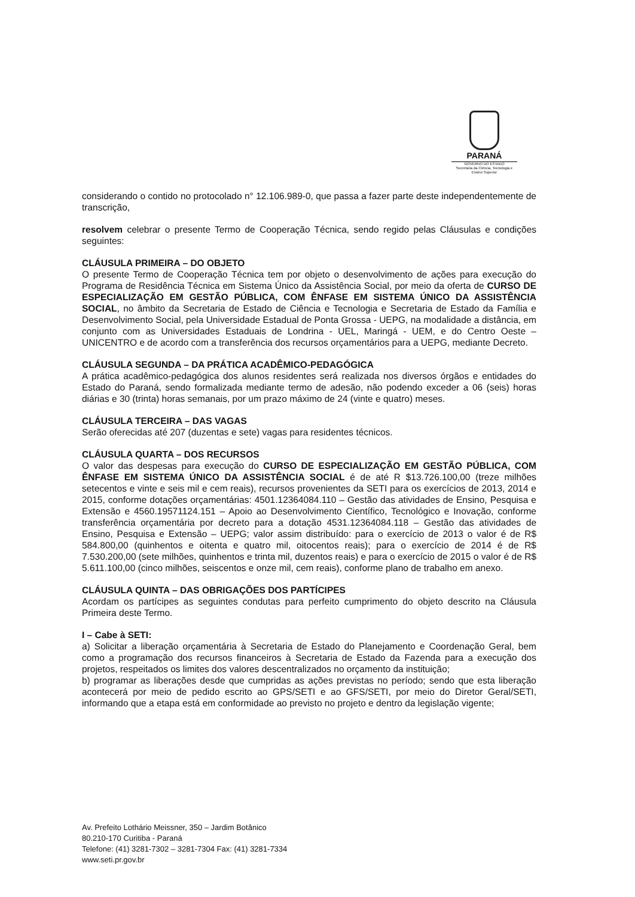PARANÁ
GOVERNO DO ESTADO
Secretaria da Ciência, Tecnologia e Ensino Superior
considerando o contido no protocolado n° 12.106.989-0, que passa a fazer parte deste independentemente de transcrição,
resolvem celebrar o presente Termo de Cooperação Técnica, sendo regido pelas Cláusulas e condições seguintes:
CLÁUSULA PRIMEIRA – DO OBJETO
O presente Termo de Cooperação Técnica tem por objeto o desenvolvimento de ações para execução do Programa de Residência Técnica em Sistema Único da Assistência Social, por meio da oferta de CURSO DE ESPECIALIZAÇÃO EM GESTÃO PÚBLICA, COM ÊNFASE EM SISTEMA ÚNICO DA ASSISTÊNCIA SOCIAL, no âmbito da Secretaria de Estado de Ciência e Tecnologia e Secretaria de Estado da Família e Desenvolvimento Social, pela Universidade Estadual de Ponta Grossa - UEPG, na modalidade a distância, em conjunto com as Universidades Estaduais de Londrina - UEL, Maringá - UEM, e do Centro Oeste – UNICENTRO e de acordo com a transferência dos recursos orçamentários para a UEPG, mediante Decreto.
CLÁUSULA SEGUNDA – DA PRÁTICA ACADÊMICO-PEDAGÓGICA
A prática acadêmico-pedagógica dos alunos residentes será realizada nos diversos órgãos e entidades do Estado do Paraná, sendo formalizada mediante termo de adesão, não podendo exceder a 06 (seis) horas diárias e 30 (trinta) horas semanais, por um prazo máximo de 24 (vinte e quatro) meses.
CLÁUSULA TERCEIRA – DAS VAGAS
Serão oferecidas até 207 (duzentas e sete) vagas para residentes técnicos.
CLÁUSULA QUARTA – DOS RECURSOS
O valor das despesas para execução do CURSO DE ESPECIALIZAÇÃO EM GESTÃO PÚBLICA, COM ÊNFASE EM SISTEMA ÚNICO DA ASSISTÊNCIA SOCIAL é de até R $13.726.100,00 (treze milhões setecentos e vinte e seis mil e cem reais), recursos provenientes da SETI para os exercícios de 2013, 2014 e 2015, conforme dotações orçamentárias: 4501.12364084.110 – Gestão das atividades de Ensino, Pesquisa e Extensão e 4560.19571124.151 – Apoio ao Desenvolvimento Científico, Tecnológico e Inovação, conforme transferência orçamentária por decreto para a dotação 4531.12364084.118 – Gestão das atividades de Ensino, Pesquisa e Extensão – UEPG; valor assim distribuído: para o exercício de 2013 o valor é de R$ 584.800,00 (quinhentos e oitenta e quatro mil, oitocentos reais); para o exercício de 2014 é de R$ 7.530.200,00 (sete milhões, quinhentos e trinta mil, duzentos reais) e para o exercício de 2015 o valor é de R$ 5.611.100,00 (cinco milhões, seiscentos e onze mil, cem reais), conforme plano de trabalho em anexo.
CLÁUSULA QUINTA – DAS OBRIGAÇÕES DOS PARTÍCIPES
Acordam os partícipes as seguintes condutas para perfeito cumprimento do objeto descrito na Cláusula Primeira deste Termo.
I – Cabe à SETI:
a) Solicitar a liberação orçamentária à Secretaria de Estado do Planejamento e Coordenação Geral, bem como a programação dos recursos financeiros à Secretaria de Estado da Fazenda para a execução dos projetos, respeitados os limites dos valores descentralizados no orçamento da instituição;
b) programar as liberações desde que cumpridas as ações previstas no período; sendo que esta liberação acontecerá por meio de pedido escrito ao GPS/SETI e ao GFS/SETI, por meio do Diretor Geral/SETI, informando que a etapa está em conformidade ao previsto no projeto e dentro da legislação vigente;
Av. Prefeito Lothário Meissner, 350 – Jardim Botânico
80.210-170 Curitiba - Paraná
Telefone: (41) 3281-7302 – 3281-7304 Fax: (41) 3281-7334
www.seti.pr.gov.br